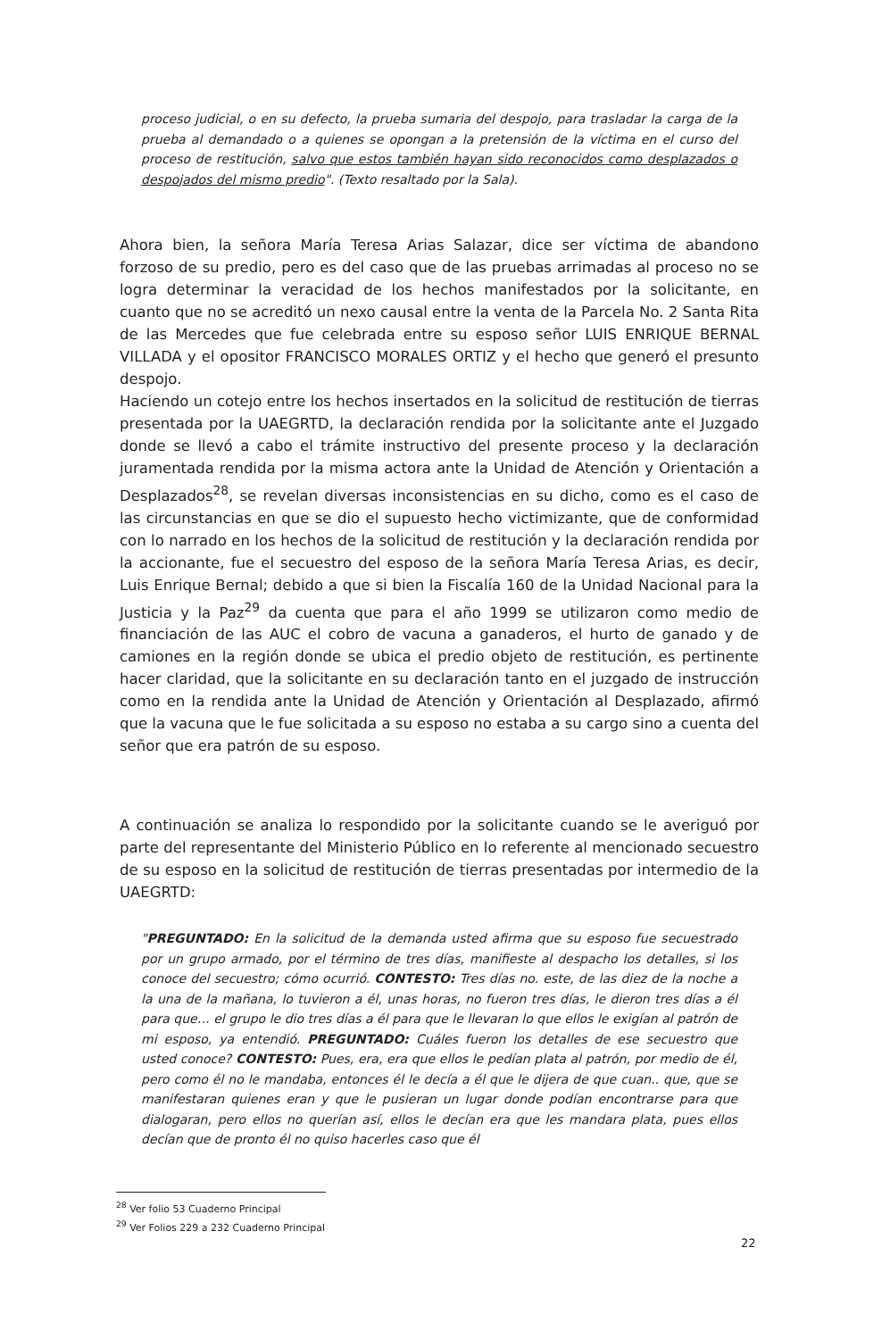proceso judicial, o en su defecto, la prueba sumaria del despojo, para trasladar la carga de la prueba al demandado o a quienes se opongan a la pretensión de la víctima en el curso del proceso de restitución, salvo que estos también hayan sido reconocidos como desplazados o despojados del mismo predio". (Texto resaltado por la Sala).
Ahora bien, la señora María Teresa Arias Salazar, dice ser víctima de abandono forzoso de su predio, pero es del caso que de las pruebas arrimadas al proceso no se logra determinar la veracidad de los hechos manifestados por la solicitante, en cuanto que no se acreditó un nexo causal entre la venta de la Parcela No. 2 Santa Rita de las Mercedes que fue celebrada entre su esposo señor LUIS ENRIQUE BERNAL VILLADA y el opositor FRANCISCO MORALES ORTIZ y el hecho que generó el presunto despojo.
Haciendo un cotejo entre los hechos insertados en la solicitud de restitución de tierras presentada por la UAEGRTD, la declaración rendida por la solicitante ante el Juzgado donde se llevó a cabo el trámite instructivo del presente proceso y la declaración juramentada rendida por la misma actora ante la Unidad de Atención y Orientación a Desplazados<sup>28</sup>, se revelan diversas inconsistencias en su dicho, como es el caso de las circunstancias en que se dio el supuesto hecho victimizante, que de conformidad con lo narrado en los hechos de la solicitud de restitución y la declaración rendida por la accionante, fue el secuestro del esposo de la señora María Teresa Arias, es decir, Luis Enrique Bernal; debido a que si bien la Fiscalía 160 de la Unidad Nacional para la Justicia y la Paz<sup>29</sup> da cuenta que para el año 1999 se utilizaron como medio de financiación de las AUC el cobro de vacuna a ganaderos, el hurto de ganado y de camiones en la región donde se ubica el predio objeto de restitución, es pertinente hacer claridad, que la solicitante en su declaración tanto en el juzgado de instrucción como en la rendida ante la Unidad de Atención y Orientación al Desplazado, afirmó que la vacuna que le fue solicitada a su esposo no estaba a su cargo sino a cuenta del señor que era patrón de su esposo.
A continuación se analiza lo respondido por la solicitante cuando se le averiguó por parte del representante del Ministerio Público en lo referente al mencionado secuestro de su esposo en la solicitud de restitución de tierras presentadas por intermedio de la UAEGRTD:
"PREGUNTADO: En la solicitud de la demanda usted afirma que su esposo fue secuestrado por un grupo armado, por el término de tres días, manifieste al despacho los detalles, si los conoce del secuestro; cómo ocurrió. CONTESTO: Tres días no. este, de las diez de la noche a la una de la mañana, lo tuvieron a él, unas horas, no fueron tres días, le dieron tres días a él para que… el grupo le dio tres días a él para que le llevaran lo que ellos le exigían al patrón de mi esposo, ya entendió. PREGUNTADO: Cuáles fueron los detalles de ese secuestro que usted conoce? CONTESTO: Pues, era, era que ellos le pedían plata al patrón, por medio de él, pero como él no le mandaba, entonces él le decía a él que le dijera de que cuan.. que, que se manifestaran quienes eran y que le pusieran un lugar donde podían encontrarse para que dialogaran, pero ellos no querían así, ellos le decían era que les mandara plata, pues ellos decían que de pronto él no quiso hacerles caso que él
<sup>28</sup> Ver folio 53 Cuaderno Principal
<sup>29</sup> Ver Folios 229 a 232 Cuaderno Principal
22